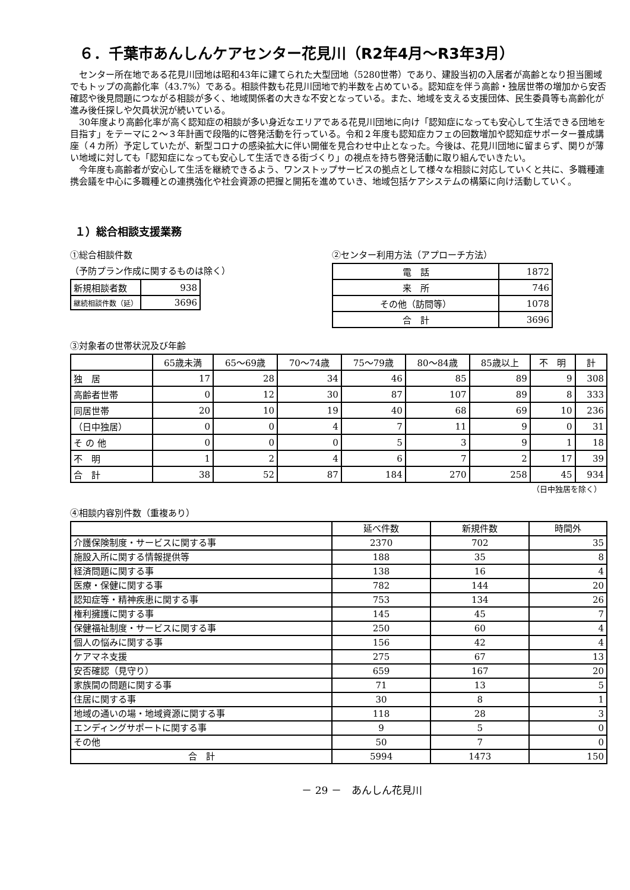６．千葉市あんしんケアセンター花見川（R2年4月～R3年3月）
センター所在地である花見川団地は昭和43年に建てられた大型団地（5280世帯）であり、建設当初の入居者が高齢となり担当圏域でもトップの高齢化率（43.7%）である。相談件数も花見川団地で約半数を占めている。認知症を伴う高齢・独居世帯の増加から安否確認や後見問題につながる相談が多く、地域関係者の大きな不安となっている。また、地域を支える支援団体、民生委員等も高齢化が進み後任探しや欠員状況が続いている。
30年度より高齢化率が高く認知症の相談が多い身近なエリアである花見川団地に向け「認知症になっても安心して生活できる団地を目指す」をテーマに２～３年計画で段階的に啓発活動を行っている。令和２年度も認知症カフェの回数増加や認知症サポーター養成講座（４カ所）予定していたが、新型コロナの感染拡大に伴い開催を見合わせ中止となった。今後は、花見川団地に留まらず、関りが薄い地域に対しても「認知症になっても安心して生活できる街づくり」の視点を持ち啓発活動に取り組んでいきたい。
今年度も高齢者が安心して生活を継続できるよう、ワンストップサービスの拠点として様々な相談に対応していくと共に、多職種連携会議を中心に多職種との連携強化や社会資源の把握と開拓を進めていき、地域包括ケアシステムの構築に向け活動していく。
１）総合相談支援業務
①総合相談件数
（予防プラン作成に関するものは除く）
| 新規相談者数 | 938 |
| 継続相談件数（延） | 3696 |
②センター利用方法（アプローチ方法）
| 電 話 | 1872 |
| 来 所 | 746 |
| その他（訪問等） | 1078 |
| 合 計 | 3696 |
③対象者の世帯状況及び年齢
| | 65歳未満 | 65～69歳 | 70～74歳 | 75～79歳 | 80～84歳 | 85歳以上 | 不 明 | 計 |
| --- | --- | --- | --- | --- | --- | --- | --- | --- |
| 独 居 | 17 | 28 | 34 | 46 | 85 | 89 | 9 | 308 |
| 高齢者世帯 | 0 | 12 | 30 | 87 | 107 | 89 | 8 | 333 |
| 同居世帯 | 20 | 10 | 19 | 40 | 68 | 69 | 10 | 236 |
| （日中独居） | 0 | 0 | 4 | 7 | 11 | 9 | 0 | 31 |
| そ の 他 | 0 | 0 | 0 | 5 | 3 | 9 | 1 | 18 |
| 不 明 | 1 | 2 | 4 | 6 | 7 | 2 | 17 | 39 |
| 合 計 | 38 | 52 | 87 | 184 | 270 | 258 | 45 | 934 |
（日中独居を除く）
④相談内容別件数（重複あり）
| | 延べ件数 | 新規件数 | 時間外 |
| --- | --- | --- | --- |
| 介護保険制度・サービスに関する事 | 2370 | 702 | 35 |
| 施設入所に関する情報提供等 | 188 | 35 | 8 |
| 経済問題に関する事 | 138 | 16 | 4 |
| 医療・保健に関する事 | 782 | 144 | 20 |
| 認知症等・精神疾患に関する事 | 753 | 134 | 26 |
| 権利擁護に関する事 | 145 | 45 | 7 |
| 保健福祉制度・サービスに関する事 | 250 | 60 | 4 |
| 個人の悩みに関する事 | 156 | 42 | 4 |
| ケアマネ支援 | 275 | 67 | 13 |
| 安否確認（見守り） | 659 | 167 | 20 |
| 家族間の問題に関する事 | 71 | 13 | 5 |
| 住居に関する事 | 30 | 8 | 1 |
| 地域の通いの場・地域資源に関する事 | 118 | 28 | 3 |
| エンディングサポートに関する事 | 9 | 5 | 0 |
| その他 | 50 | 7 | 0 |
| 合 計 | 5994 | 1473 | 150 |
－ 29 －　あんしん花見川